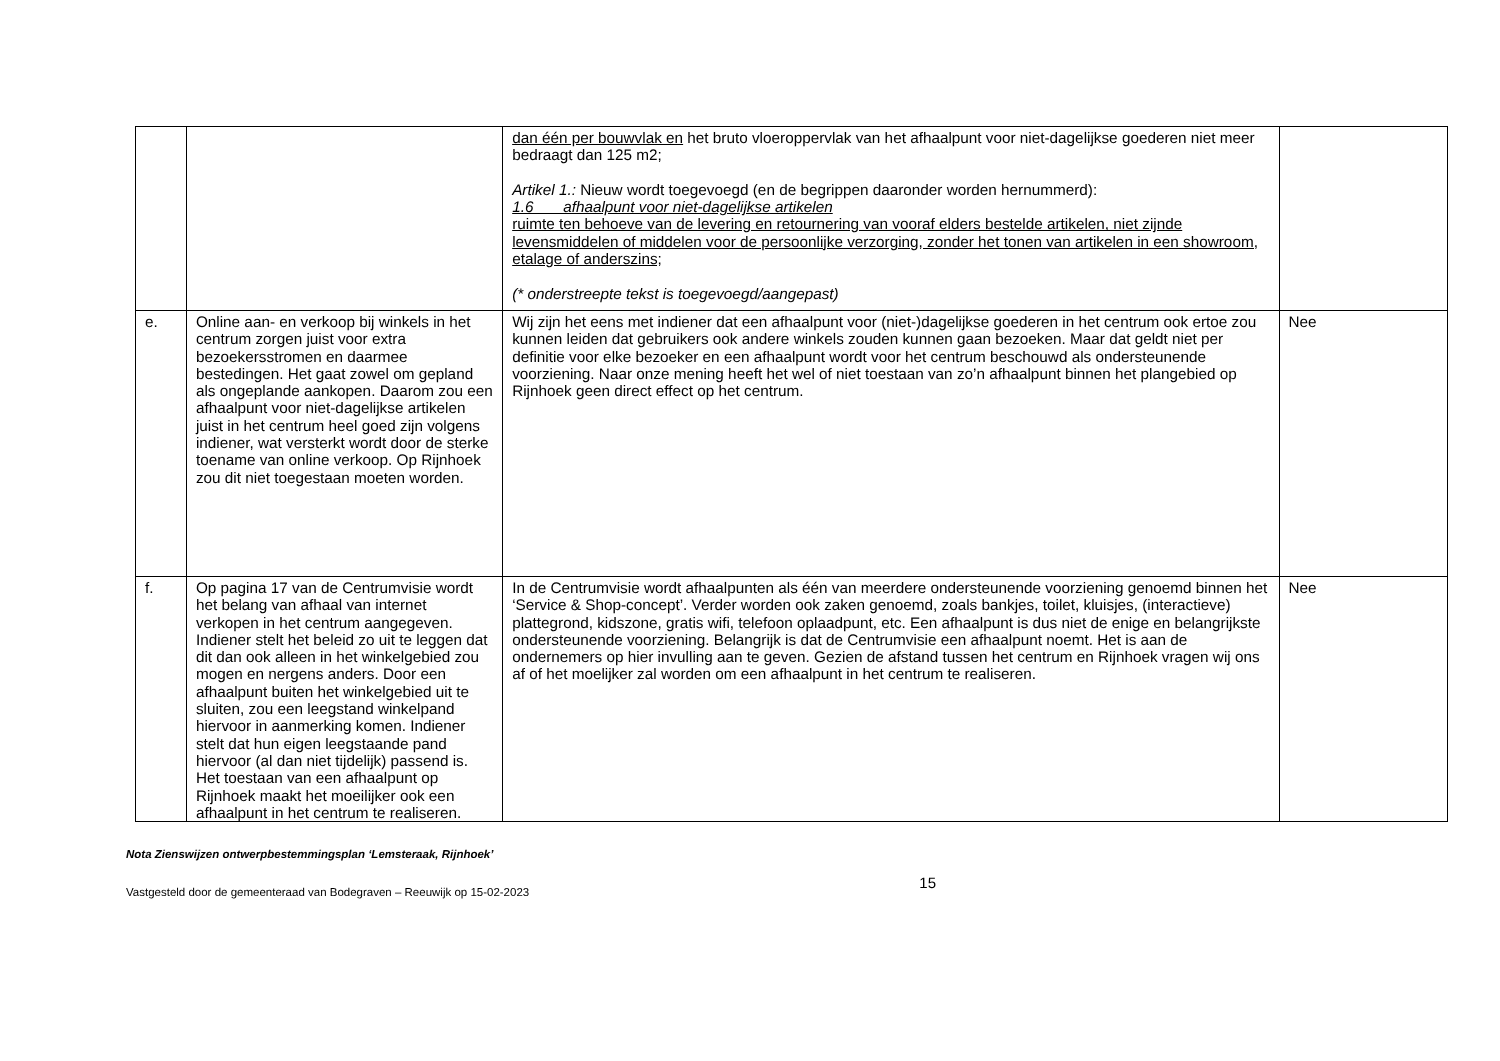| | | dan één per bouwvlak en het bruto vloeroppervlak van het afhaalpunt voor niet-dagelijkse goederen niet meer bedraagt dan 125 m2; Artikel 1.: Nieuw wordt toegevoegd (en de begrippen daaronder worden hernummerd): 1.6 afhaalpunt voor niet-dagelijkse artikelen ruimte ten behoeve van de levering en retournering van vooraf elders bestelde artikelen, niet zijnde levensmiddelen of middelen voor de persoonlijke verzorging, zonder het tonen van artikelen in een showroom, etalage of anderszins; (* onderstreepte tekst is toegevoegd/aangepast) | |
| e. | Online aan- en verkoop bij winkels in het centrum zorgen juist voor extra bezoekersstromen en daarmee bestedingen. Het gaat zowel om gepland als ongeplande aankopen. Daarom zou een afhaalpunt voor niet-dagelijkse artikelen juist in het centrum heel goed zijn volgens indiener, wat versterkt wordt door de sterke toename van online verkoop. Op Rijnhoek zou dit niet toegestaan moeten worden. | Wij zijn het eens met indiener dat een afhaalpunt voor (niet-)dagelijkse goederen in het centrum ook ertoe zou kunnen leiden dat gebruikers ook andere winkels zouden kunnen gaan bezoeken. Maar dat geldt niet per definitie voor elke bezoeker en een afhaalpunt wordt voor het centrum beschouwd als ondersteunende voorziening. Naar onze mening heeft het wel of niet toestaan van zo’n afhaalpunt binnen het plangebied op Rijnhoek geen direct effect op het centrum. | Nee |
| f. | Op pagina 17 van de Centrumvisie wordt het belang van afhaal van internet verkopen in het centrum aangegeven. Indiener stelt het beleid zo uit te leggen dat dit dan ook alleen in het winkelgebied zou mogen en nergens anders. Door een afhaalpunt buiten het winkelgebied uit te sluiten, zou een leegstand winkelpand hiervoor in aanmerking komen. Indiener stelt dat hun eigen leegstaande pand hiervoor (al dan niet tijdelijk) passend is. Het toestaan van een afhaalpunt op Rijnhoek maakt het moeilijker ook een afhaalpunt in het centrum te realiseren. | In de Centrumvisie wordt afhaalpunten als één van meerdere ondersteunende voorziening genoemd binnen het ‘Service & Shop-concept’. Verder worden ook zaken genoemd, zoals bankjes, toilet, kluisjes, (interactieve) plattegrond, kidszone, gratis wifi, telefoon oplaadpunt, etc. Een afhaalpunt is dus niet de enige en belangrijkste ondersteunende voorziening. Belangrijk is dat de Centrumvisie een afhaalpunt noemt. Het is aan de ondernemers op hier invulling aan te geven. Gezien de afstand tussen het centrum en Rijnhoek vragen wij ons af of het moelijker zal worden om een afhaalpunt in het centrum te realiseren. | Nee |
Nota Zienswijzen ontwerpbestemmingsplan ‘Lemsteraak, Rijnhoek’
Vastgesteld door de gemeenteraad van Bodegraven – Reeuwijk op 15-02-2023 15